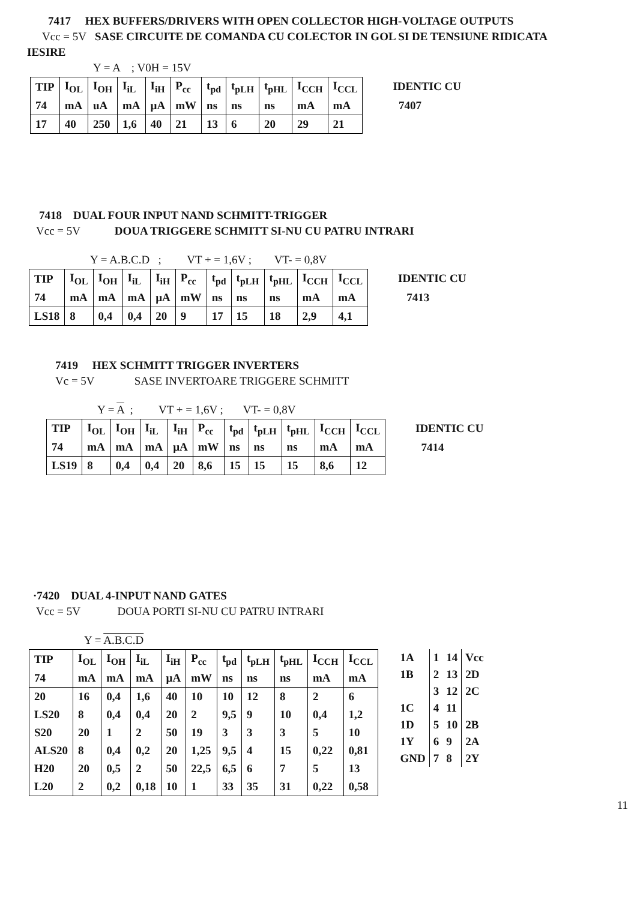7417 HEX BUFFERS/DRIVERS WITH OPEN COLLECTOR HIGH-VOLTAGE OUTPUTS
Vcc = 5V SASE CIRCUITE DE COMANDA CU COLECTOR IN GOL SI DE TENSIUNE RIDICATA
IESIRE
Y = A ; V0H = 15V
| TIP | I<sub>OL</sub> | I<sub>OH</sub> | I<sub>iL</sub> | I<sub>iH</sub> | P<sub>cc</sub> | t<sub>pd</sub> | t<sub>pLH</sub> | t<sub>pHL</sub> | I<sub>CCH</sub> | I<sub>CCL</sub> |
| 74 | mA | uA | mA | µA | mW | ns | ns | ns | mA | mA |
| 17 | 40 | 250 | 1,6 | 40 | 21 | 13 | 6 | 20 | 29 | 21 |
IDENTIC CU
7407
7418 DUAL FOUR INPUT NAND SCHMITT-TRIGGER
Vcc = 5V DOUA TRIGGERE SCHMITT SI-NU CU PATRU INTRARI
Y = A.B.C.D ; VT + = 1,6V ; VT- = 0,8V
| TIP | I<sub>OL</sub> | I<sub>OH</sub> | I<sub>iL</sub> | I<sub>iH</sub> | P<sub>cc</sub> | t<sub>pd</sub> | t<sub>pLH</sub> | t<sub>pHL</sub> | I<sub>CCH</sub> | I<sub>CCL</sub> |
| 74 | mA | mA | mA | µA | mW | ns | ns | ns | mA | mA |
| LS18 | 8 | 0,4 | 0,4 | 20 | 9 | 17 | 15 | 18 | 2,9 | 4,1 |
IDENTIC CU
7413
7419 HEX SCHMITT TRIGGER INVERTERS
Vc = 5V SASE INVERTOARE TRIGGERE SCHMITT
Y = A ; VT + = 1,6V ; VT- = 0,8V
| TIP | I<sub>OL</sub> | I<sub>OH</sub> | I<sub>iL</sub> | I<sub>iH</sub> | P<sub>cc</sub> | t<sub>pd</sub> | t<sub>pLH</sub> | t<sub>pHL</sub> | I<sub>CCH</sub> | I<sub>CCL</sub> |
| 74 | mA | mA | mA | µA | mW | ns | ns | ns | mA | mA |
| LS19 | 8 | 0,4 | 0,4 | 20 | 8,6 | 15 | 15 | 15 | 8,6 | 12 |
IDENTIC CU
7414
·7420 DUAL 4-INPUT NAND GATES
Vcc = 5V DOUA PORTI SI-NU CU PATRU INTRARI
Y = A.B.C.D
| TIP | I<sub>OL</sub> | I<sub>OH</sub> | I<sub>iL</sub> | I<sub>iH</sub> | P<sub>cc</sub> | t<sub>pd</sub> | t<sub>pLH</sub> | t<sub>pHL</sub> | I<sub>CCH</sub> | I<sub>CCL</sub> |
| 74 | mA | mA | mA | µA | mW | ns | ns | ns | mA | mA |
| 20 | 16 | 0,4 | 1,6 | 40 | 10 | 10 | 12 | 8 | 2 | 6 |
| LS20 | 8 | 0,4 | 0,4 | 20 | 2 | 9,5 | 9 | 10 | 0,4 | 1,2 |
| S20 | 20 | 1 | 2 | 50 | 19 | 3 | 3 | 3 | 5 | 10 |
| ALS20 | 8 | 0,4 | 0,2 | 20 | 1,25 | 9,5 | 4 | 15 | 0,22 | 0,81 |
| H20 | 20 | 0,5 | 2 | 50 | 22,5 | 6,5 | 6 | 7 | 5 | 13 |
| L20 | 2 | 0,2 | 0,18 | 10 | 1 | 33 | 35 | 31 | 0,22 | 0,58 |
| 1A | 1 | 14 | Vcc |
| 1B | 2 | 13 | 2D |
| | 3 | 12 | 2C |
| 1C | 4 | 11 | |
| 1D | 5 | 10 | 2B |
| 1Y | 6 | 9 | 2A |
| GND | 7 | 8 | 2Y |
11